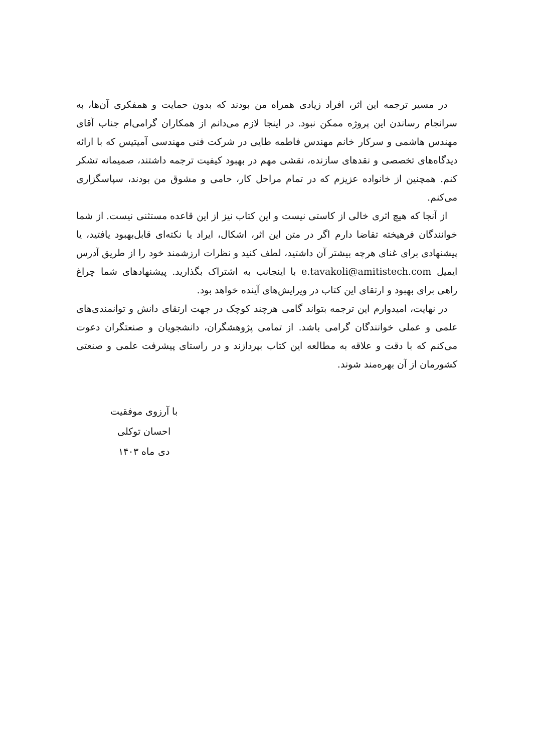در مسیر ترجمه این اثر، افراد زیادی همراه من بودند که بدون حمایت و همفکری آن‌ها، به سرانجام رساندن این پروژه ممکن نبود. در اینجا لازم می‌دانم از همکاران گرامی‌ام جناب آقای مهندس هاشمی و سرکار خانم مهندس فاطمه طایی در شرکت فنی مهندسی آمیتیس که با ارائه دیدگاه‌های تخصصی و نقدهای سازنده، نقشی مهم در بهبود کیفیت ترجمه داشتند، صمیمانه تشکر کنم. همچنین از خانواده عزیزم که در تمام مراحل کار، حامی و مشوق من بودند، سپاسگزاری می‌کنم.
از آنجا که هیچ اثری خالی از کاستی نیست و این کتاب نیز از این قاعده مستثنی نیست. از شما خوانندگان فرهیخته تقاضا دارم اگر در متن این اثر، اشکال، ایراد یا نکته‌ای قابل‌بهبود یافتید، یا پیشنهادی برای غنای هرچه بیشتر آن داشتید، لطف کنید و نظرات ارزشمند خود را از طریق آدرس ایمیل e.tavakoli@amitistech.com با اینجانب به اشتراک بگذارید. پیشنهادهای شما چراغ راهی برای بهبود و ارتقای این کتاب در ویرایش‌های آینده خواهد بود.
در نهایت، امیدوارم این ترجمه بتواند گامی هرچند کوچک در جهت ارتقای دانش و توانمندی‌های علمی و عملی خوانندگان گرامی باشد. از تمامی پژوهشگران، دانشجویان و صنعتگران دعوت می‌کنم که با دقت و علاقه به مطالعه این کتاب بپردازند و در راستای پیشرفت علمی و صنعتی کشورمان از آن بهره‌مند شوند.
با آرزوی موفقیت
احسان توکلی
دی ماه ۱۴۰۳